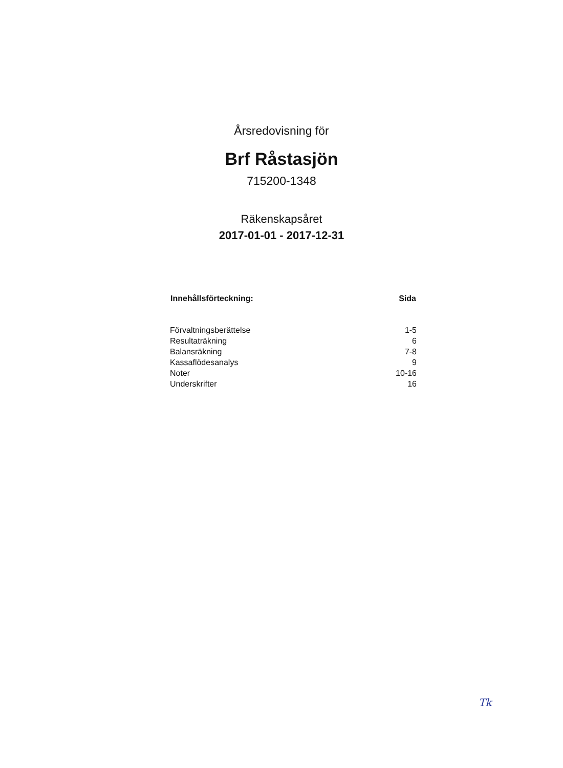Årsredovisning för
Brf Råstasjön
715200-1348
Räkenskapsåret
2017-01-01 - 2017-12-31
| Innehållsförteckning: | Sida |
| --- | --- |
| Förvaltningsberättelse | 1-5 |
| Resultaträkning | 6 |
| Balansräkning | 7-8 |
| Kassaflödesanalys | 9 |
| Noter | 10-16 |
| Underskrifter | 16 |
Tk